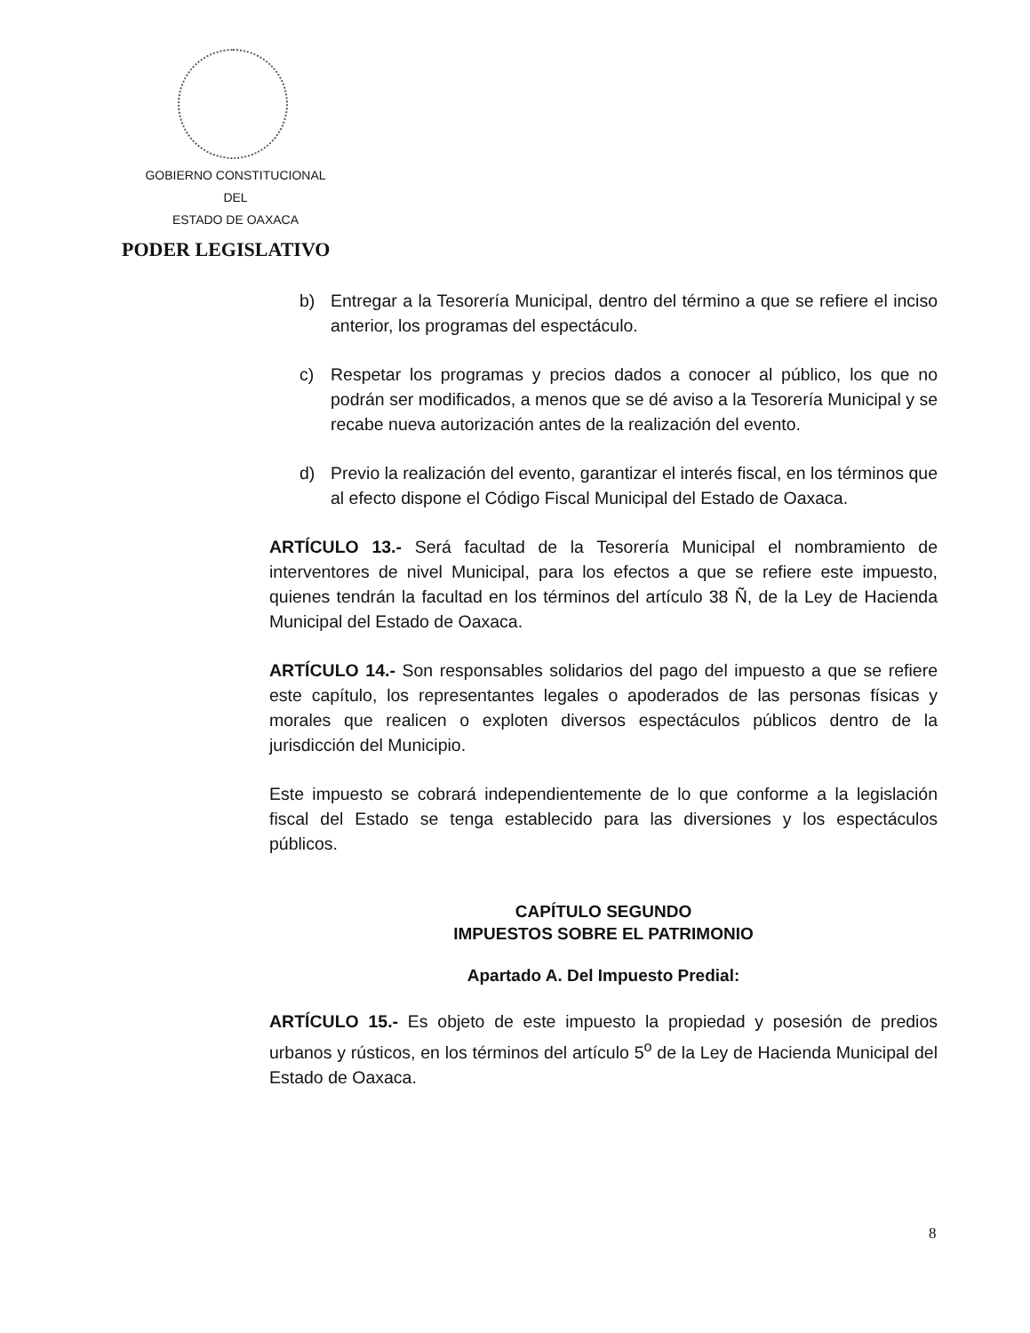GOBIERNO CONSTITUCIONAL
DEL
ESTADO DE OAXACA
PODER LEGISLATIVO
b) Entregar a la Tesorería Municipal, dentro del término a que se refiere el inciso anterior, los programas del espectáculo.
c) Respetar los programas y precios dados a conocer al público, los que no podrán ser modificados, a menos que se dé aviso a la Tesorería Municipal y se recabe nueva autorización antes de la realización del evento.
d) Previo la realización del evento, garantizar el interés fiscal, en los términos que al efecto dispone el Código Fiscal Municipal del Estado de Oaxaca.
ARTÍCULO 13.- Será facultad de la Tesorería Municipal el nombramiento de interventores de nivel Municipal, para los efectos a que se refiere este impuesto, quienes tendrán la facultad en los términos del artículo 38 Ñ, de la Ley de Hacienda Municipal del Estado de Oaxaca.
ARTÍCULO 14.- Son responsables solidarios del pago del impuesto a que se refiere este capítulo, los representantes legales o apoderados de las personas físicas y morales que realicen o exploten diversos espectáculos públicos dentro de la jurisdicción del Municipio.
Este impuesto se cobrará independientemente de lo que conforme a la legislación fiscal del Estado se tenga establecido para las diversiones y los espectáculos públicos.
CAPÍTULO SEGUNDO
IMPUESTOS SOBRE EL PATRIMONIO
Apartado A. Del Impuesto Predial:
ARTÍCULO 15.- Es objeto de este impuesto la propiedad y posesión de predios urbanos y rústicos, en los términos del artículo 5<sup>o</sup> de la Ley de Hacienda Municipal del Estado de Oaxaca.
8